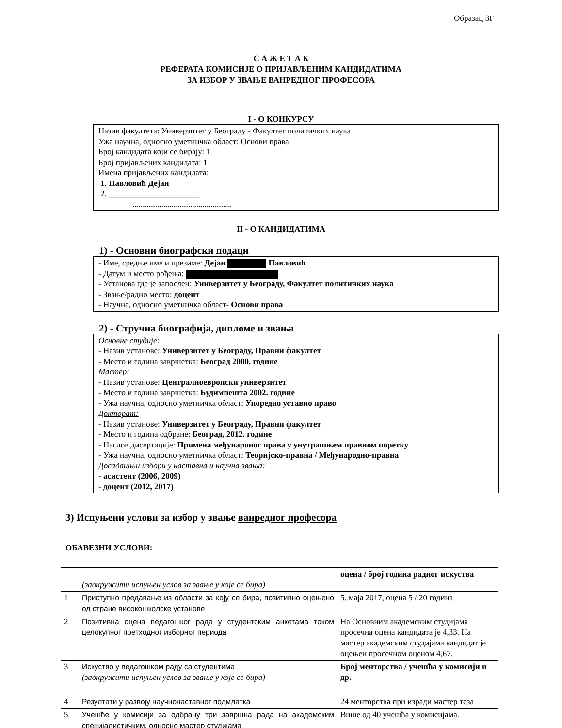Образац 3Г
С А Ж Е Т А К
РЕФЕРАТА КОМИСИЈЕ О ПРИЈАВЉЕНИМ КАНДИДАТИМА
ЗА ИЗБОР У ЗВАЊЕ ВАНРЕДНОГ ПРОФЕСОРА
I - О КОНКУРСУ
Назив факултета: Универзитет у Београду - Факултет политичких наука
Ужа научна, односно уметничка област: Основи права
Број кандидата који се бирају: 1
Број пријављених кандидата: 1
Имена пријављених кандидата:
1. Павловић Дејан
2. ______________________
................................................
II - О КАНДИДАТИМА
1) - Основни биографски подаци
- Име, средње име и презиме: Дејан Павловић
- Датум и место рођења:
- Установа где је запослен: Универзитет у Београду, Факултет политичких наука
- Звање/радно место: доцент
- Научна, односно уметничка област- Основи права
2) - Стручна биографија, дипломе и звања
Основне студије:
- Назив установе: Универзитет у Београду, Правни факултет
- Место и година завршетка: Београд 2000. године
Мастер:
- Назив установе: Централноевропски универзитет
- Место и година завршетка: Будимпешта 2002. године
- Ужа научна, односно уметничка област: Упоредно уставно право
Докторат:
- Назив установе: Универзитет у Београду, Правни факултет
- Место и година одбране: Београд, 2012. године
- Наслов дисертације: Примена међунароног права у унутрашњем правном поретку
- Ужа научна, односно уметничка област: Теоријско-правна / Међународно-правна
Досадашњи избори у наставна и научна звања:
- асистент (2006, 2009)
- доцент (2012, 2017)
3) Испуњени услови за избор у звање ванредног професора
ОБАВЕЗНИ УСЛОВИ:
| | (заокружити испуњен услов за звање у које се бира) | оцена / број година радног искуства |
| 1 | Приступно предавање из области за коју се бира, позитивно оцењено од стране високошколске установе | 5. маја 2017, оцена 5 / 20 година |
| 2 | Позитивна оцена педагошког рада у студентским анкетама током целокупног претходног изборног периода | На Основним академским студијама просечна оцена кандидата је 4,33. На мастер академским студијама кандидат је оцењен просечном оценом 4,67. |
| 3 | Искуство у педагошком раду са студентима (заокружити испуњен услов за звање у које се бира) | Број менторства / учешћа у комисији и др. |
| 4 | Резултати у развоју научнонаставног подмлатка | 24 менторства при изради мастер теза |
| 5 | Учешће у комисији за одбрану три завршна рада на академским специјалистичким, односно мастер студијама | Више од 40 учешћа у комисијама. |